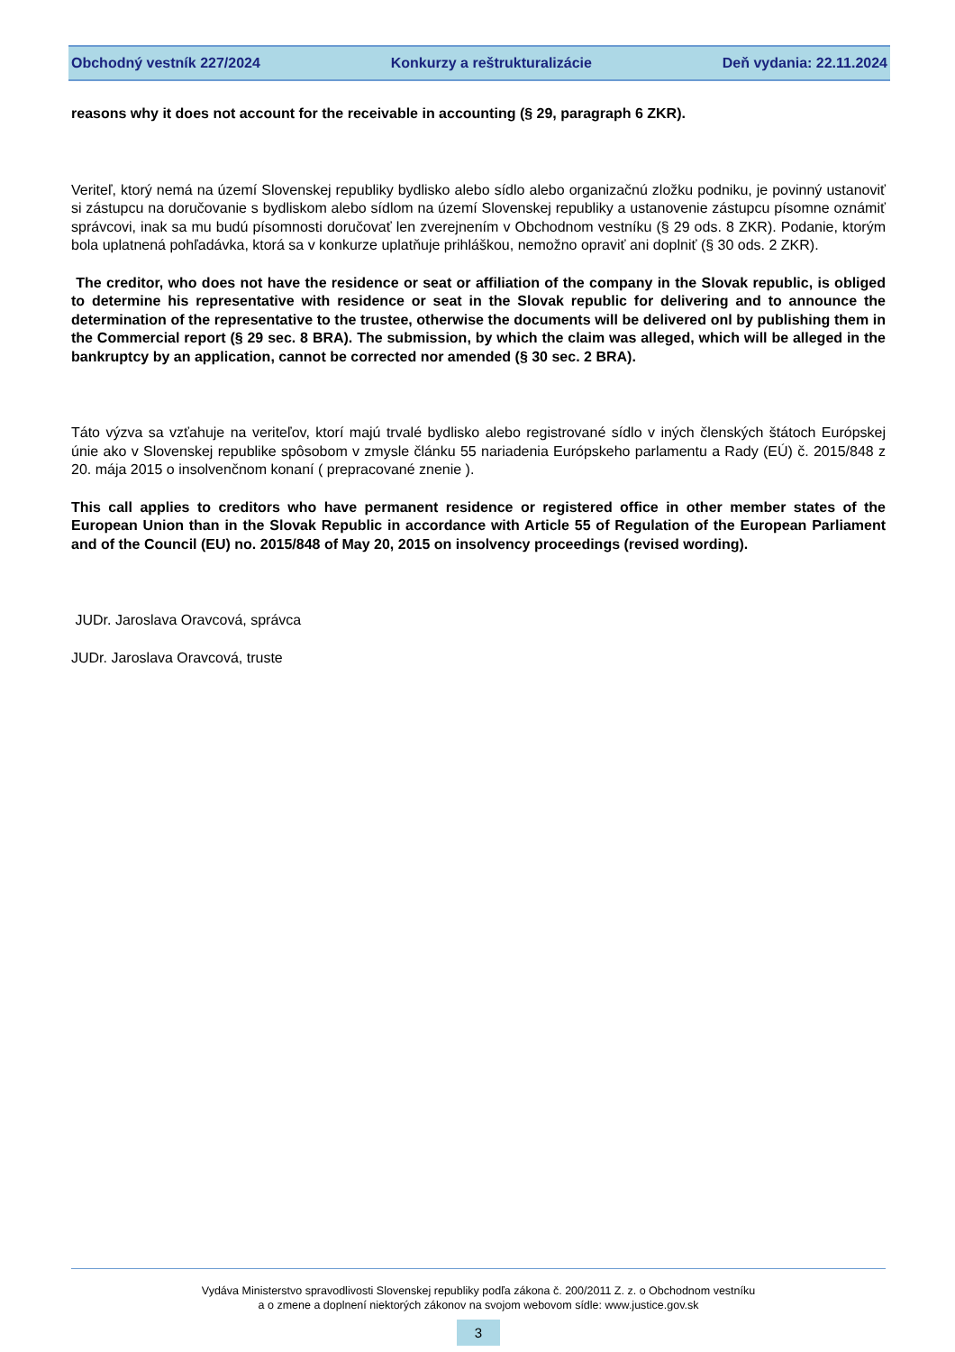Obchodný vestník 227/2024 Konkurzy a reštrukturalizácie Deň vydania: 22.11.2024
reasons why it does not account for the receivable in accounting (§ 29, paragraph 6 ZKR).
Veriteľ, ktorý nemá na území Slovenskej republiky bydlisko alebo sídlo alebo organizačnú zložku podniku, je povinný ustanoviť si zástupcu na doručovanie s bydliskom alebo sídlom na území Slovenskej republiky a ustanovenie zástupcu písomne oznámiť správcovi, inak sa mu budú písomnosti doručovať len zverejnením v Obchodnom vestníku (§ 29 ods. 8 ZKR). Podanie, ktorým bola uplatnená pohľadávka, ktorá sa v konkurze uplatňuje prihláškou, nemožno opraviť ani doplniť (§ 30 ods. 2 ZKR).
The creditor, who does not have the residence or seat or affiliation of the company in the Slovak republic, is obliged to determine his representative with residence or seat in the Slovak republic for delivering and to announce the determination of the representative to the trustee, otherwise the documents will be delivered onl by publishing them in the Commercial report (§ 29 sec. 8 BRA). The submission, by which the claim was alleged, which will be alleged in the bankruptcy by an application, cannot be corrected nor amended (§ 30 sec. 2 BRA).
Táto výzva sa vzťahuje na veriteľov, ktorí majú trvalé bydlisko alebo registrované sídlo v iných členských štátoch Európskej únie ako v Slovenskej republike spôsobom v zmysle článku 55 nariadenia Európskeho parlamentu a Rady (EÚ) č. 2015/848 z 20. mája 2015 o insolvenčnom konaní ( prepracované znenie ).
This call applies to creditors who have permanent residence or registered office in other member states of the European Union than in the Slovak Republic in accordance with Article 55 of Regulation of the European Parliament and of the Council (EU) no. 2015/848 of May 20, 2015 on insolvency proceedings (revised wording).
JUDr. Jaroslava Oravcová, správca
JUDr. Jaroslava Oravcová, truste
Vydáva Ministerstvo spravodlivosti Slovenskej republiky podľa zákona č. 200/2011 Z. z. o Obchodnom vestníku
a o zmene a doplnení niektorých zákonov na svojom webovom sídle: www.justice.gov.sk
3